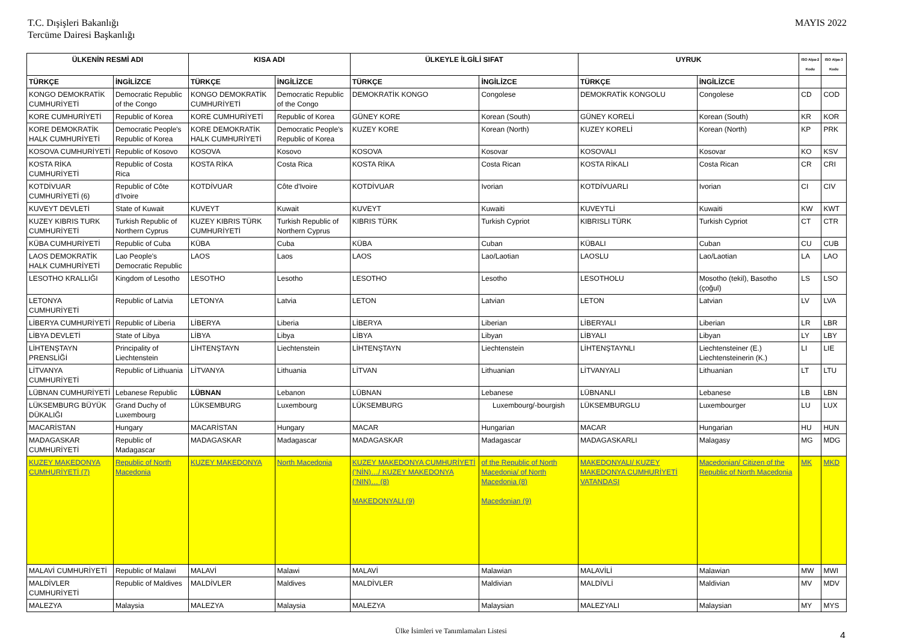T.C. Dışişleri Bakanlığı
Tercüme Dairesi Başkanlığı
MAYIS 2022
| ÜLKENİN RESMİ ADI | | KISA ADI | | ÜLKEYLE İLGİLİ SIFAT | | UYRUK | | ISO Alpa-2 Kodu | ISO Alpa-3 Kodu |
| --- | --- | --- | --- | --- | --- | --- | --- | --- | --- |
| TÜRKÇE | İNGİLİZCE | TÜRKÇE | İNGİLİZCE | TÜRKÇE | İNGİLİZCE | TÜRKÇE | İNGİLİZCE | | |
| KONGO DEMOKRATİK CUMHURİYETİ | Democratic Republic of the Congo | KONGO DEMOKRATİK CUMHURİYETİ | Democratic Republic of the Congo | DEMOKRATİK KONGO | Congolese | DEMOKRATİK KONGOLU | Congolese | CD | COD |
| KORE CUMHURİYETİ | Republic of Korea | KORE CUMHURİYETİ | Republic of Korea | GÜNEY KORE | Korean (South) | GÜNEY KORELİ | Korean (South) | KR | KOR |
| KORE DEMOKRATİK HALK CUMHURİYETİ | Democratic People's Republic of Korea | KORE DEMOKRATİK HALK CUMHURİYETİ | Democratic People's Republic of Korea | KUZEY KORE | Korean (North) | KUZEY KORELİ | Korean (North) | KP | PRK |
| KOSOVA CUMHURİYETİ | Republic of Kosovo | KOSOVA | Kosovo | KOSOVA | Kosovar | KOSOVALI | Kosovar | KO | KSV |
| KOSTA RİKA CUMHURİYETİ | Republic of Costa Rica | KOSTA RİKA | Costa Rica | KOSTA RİKA | Costa Rican | KOSTA RİKALI | Costa Rican | CR | CRI |
| KOTDİVUAR CUMHURİYETİ (6) | Republic of Côte d'Ivoire | KOTDİVUAR | Côte d'Ivoire | KOTDİVUAR | Ivorian | KOTDİVUARLI | Ivorian | CI | CIV |
| KUVEYT DEVLETİ | State of Kuwait | KUVEYT | Kuwait | KUVEYT | Kuwaiti | KUVEYTLİ | Kuwaiti | KW | KWT |
| KUZEY KIBRIS TURK CUMHURİYETİ | Turkish Republic of Northern Cyprus | KUZEY KIBRIS TÜRK CUMHURİYETİ | Turkish Republic of Northern Cyprus | KIBRIS TÜRK | Turkish Cypriot | KIBRISLI TÜRK | Turkish Cypriot | CT | CTR |
| KÜBA CUMHURİYETİ | Republic of Cuba | KÜBA | Cuba | KÜBA | Cuban | KÜBALI | Cuban | CU | CUB |
| LAOS DEMOKRATİK HALK CUMHURİYETİ | Lao People's Democratic Republic | LAOS | Laos | LAOS | Lao/Laotian | LAOSLU | Lao/Laotian | LA | LAO |
| LESOTHO KRALLIĞI | Kingdom of Lesotho | LESOTHO | Lesotho | LESOTHO | Lesotho | LESOTHOLU | Mosotho (tekil), Basotho (çoğul) | LS | LSO |
| LETONYA CUMHURİYETİ | Republic of Latvia | LETONYA | Latvia | LETON | Latvian | LETON | Latvian | LV | LVA |
| LİBERYA CUMHURİYETİ | Republic of Liberia | LİBERYA | Liberia | LİBERYA | Liberian | LİBERYALI | Liberian | LR | LBR |
| LİBYA DEVLETİ | State of Libya | LİBYA | Libya | LİBYA | Libyan | LİBYALI | Libyan | LY | LBY |
| LİHTENŞTAYN PRENSLİĞİ | Principality of Liechtenstein | LİHTENŞTAYN | Liechtenstein | LİHTENŞTAYN | Liechtenstein | LİHTENŞTAYNLI | Liechtensteiner (E.) Liechtensteinerin (K.) | LI | LIE |
| LİTVANYA CUMHURİYETİ | Republic of Lithuania | LİTVANYA | Lithuania | LİTVAN | Lithuanian | LİTVANYALI | Lithuanian | LT | LTU |
| LÜBNAN CUMHURİYETİ | Lebanese Republic | LÜBNAN | Lebanon | LÜBNAN | Lebanese | LÜBNANLI | Lebanese | LB | LBN |
| LÜKSEMBURG BÜYÜK DÜKALIĞI | Grand Duchy of Luxembourg | LÜKSEMBURG | Luxembourg | LÜKSEMBURG | Luxembourg/-bourgish | LÜKSEMBURGLU | Luxembourger | LU | LUX |
| MACARİSTAN | Hungary | MACARİSTAN | Hungary | MACAR | Hungarian | MACAR | Hungarian | HU | HUN |
| MADAGASKAR CUMHURİYETİ | Republic of Madagascar | MADAGASKAR | Madagascar | MADAGASKAR | Madagascar | MADAGASKARLI | Malagasy | MG | MDG |
| KUZEY MAKEDONYA CUMHURİYETİ (7) | Republic of North Macedonia | KUZEY MAKEDONYA | North Macedonia | KUZEY MAKEDONYA CUMHURİYETİ (’NİN)…/ KUZEY MAKEDONYA (’NIN)… (8) MAKEDONYALI (9) | of the Republic of North Macedonia/ of North Macedonia (8) Macedonian (9) | MAKEDONYALI/ KUZEY MAKEDONYA CUMHURİYETİ VATANDAŞI | Macedonian/ Citizen of the Republic of North Macedonia | MK | MKD |
| MALAVİ CUMHURİYETİ | Republic of Malawi | MALAVİ | Malawi | MALAVİ | Malawian | MALAVİLİ | Malawian | MW | MWI |
| MALDİVLER CUMHURİYETİ | Republic of Maldives | MALDİVLER | Maldives | MALDİVLER | Maldivian | MALDİVLİ | Maldivian | MV | MDV |
| MALEZYA | Malaysia | MALEZYA | Malaysia | MALEZYA | Malaysian | MALEZYALI | Malaysian | MY | MYS |
Ülke İsimleri ve Tanımlamaları Listesi 4